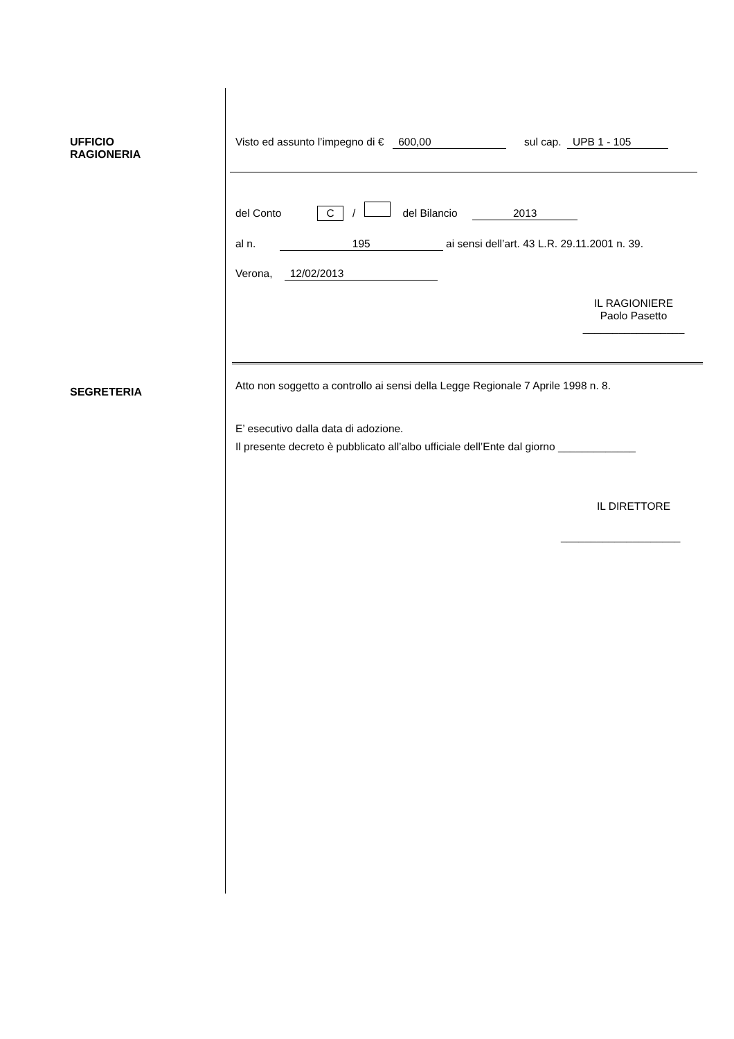UFFICIO
RAGIONERIA
SEGRETERIA
Visto ed assunto l’impegno di € 600,00 sul cap. UPB 1 - 105
del Conto C / del Bilancio 2013
al n. 195 ai sensi dell’art. 43 L.R. 29.11.2001 n. 39.
Verona, 12/02/2013
IL RAGIONIERE
Paolo Pasetto
_________________
Atto non soggetto a controllo ai sensi della Legge Regionale 7 Aprile 1998 n. 8.
E’ esecutivo dalla data di adozione.
Il presente decreto è pubblicato all’albo ufficiale dell’Ente dal giorno _____________
IL DIRETTORE
____________________